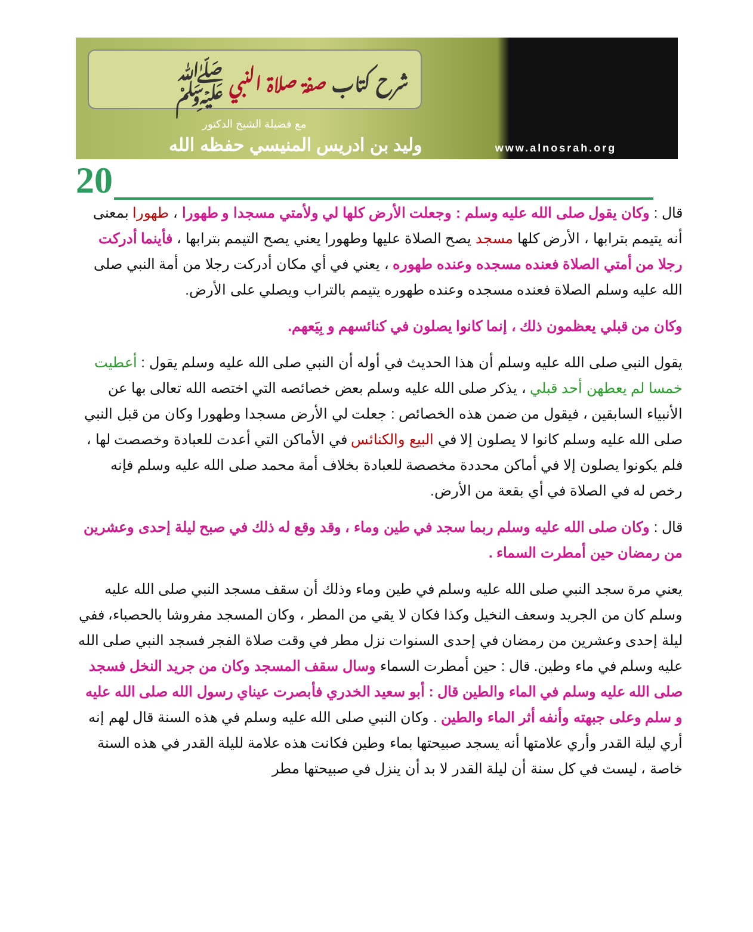شرح كتاب صفة صلاة النبي ﷺ
مع فضيلة الشيخ الدكتور
وليد بن ادريس المنيسي حفظه الله
www.alnosrah.org
20
قال : وكان يقول صلى الله عليه وسلم : وجعلت الأرض كلها لي ولأمتي مسجدا و طهورا ، طهورا بمعنى أنه يتيمم بترابها ، الأرض كلها مسجد يصح الصلاة عليها وطهورا يعني يصح التيمم بترابها ، فأينما أدركت رجلا من أمتي الصلاة فعنده مسجده وعنده طهوره ، يعني في أي مكان أدركت رجلا من أمة النبي صلى الله عليه وسلم الصلاة فعنده مسجده وعنده طهوره يتيمم بالتراب ويصلي على الأرض.
وكان من قبلي يعظمون ذلك ، إنما كانوا يصلون في كنائسهم و بِيَعهم.
يقول النبي صلى الله عليه وسلم أن هذا الحديث في أوله أن النبي صلى الله عليه وسلم يقول : أعطيت خمسا لم يعطهن أحد قبلي ، يذكر صلى الله عليه وسلم بعض خصائصه التي اختصه الله تعالى بها عن الأنبياء السابقين ، فيقول من ضمن هذه الخصائص : جعلت لي الأرض مسجدا وطهورا وكان من قبل النبي صلى الله عليه وسلم كانوا لا يصلون إلا في البيع والكنائس في الأماكن التي أعدت للعبادة وخصصت لها ، فلم يكونوا يصلون إلا في أماكن محددة مخصصة للعبادة بخلاف أمة محمد صلى الله عليه وسلم فإنه رخص له في الصلاة في أي بقعة من الأرض.
قال : وكان صلى الله عليه وسلم ربما سجد في طين وماء ، وقد وقع له ذلك في صبح ليلة إحدى وعشرين من رمضان حين أمطرت السماء .
يعني مرة سجد النبي صلى الله عليه وسلم في طين وماء وذلك أن سقف مسجد النبي صلى الله عليه وسلم كان من الجريد وسعف النخيل وكذا فكان لا يقي من المطر ، وكان المسجد مفروشا بالحصباء، ففي ليلة إحدى وعشرين من رمضان في إحدى السنوات نزل مطر في وقت صلاة الفجر فسجد النبي صلى الله عليه وسلم في ماء وطين. قال : حين أمطرت السماء وسال سقف المسجد وكان من جريد النخل فسجد صلى الله عليه وسلم في الماء والطين قال : أبو سعيد الخدري فأبصرت عيناي رسول الله صلى الله عليه و سلم وعلى جبهته وأنفه أثر الماء والطين . وكان النبي صلى الله عليه وسلم في هذه السنة قال لهم إنه أري ليلة القدر وأري علامتها أنه يسجد صبيحتها بماء وطين فكانت هذه علامة لليلة القدر في هذه السنة خاصة ، ليست في كل سنة أن ليلة القدر لا بد أن ينزل في صبيحتها مطر